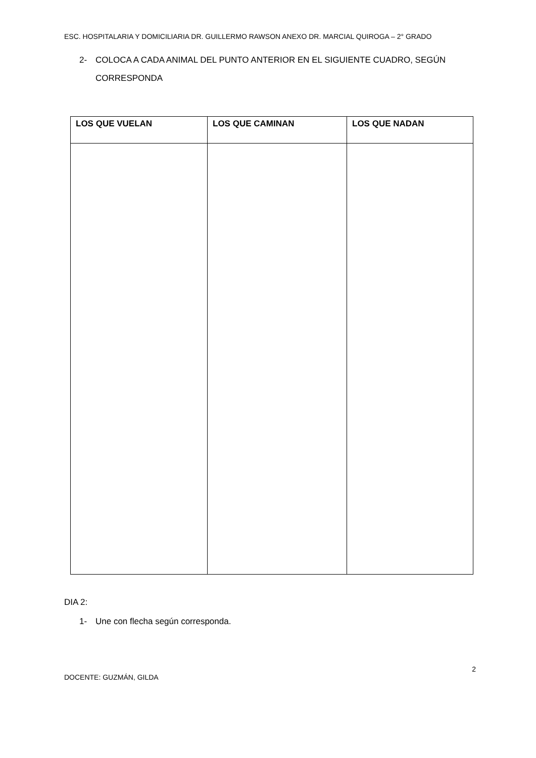ESC. HOSPITALARIA Y DOMICILIARIA DR. GUILLERMO RAWSON ANEXO DR. MARCIAL QUIROGA – 2° GRADO
2- COLOCA A CADA ANIMAL DEL PUNTO ANTERIOR EN EL SIGUIENTE CUADRO, SEGÚN CORRESPONDA
| LOS QUE VUELAN | LOS QUE CAMINAN | LOS QUE NADAN |
| --- | --- | --- |
DIA 2:
1- Une con flecha según corresponda.
2
DOCENTE: GUZMÁN, GILDA